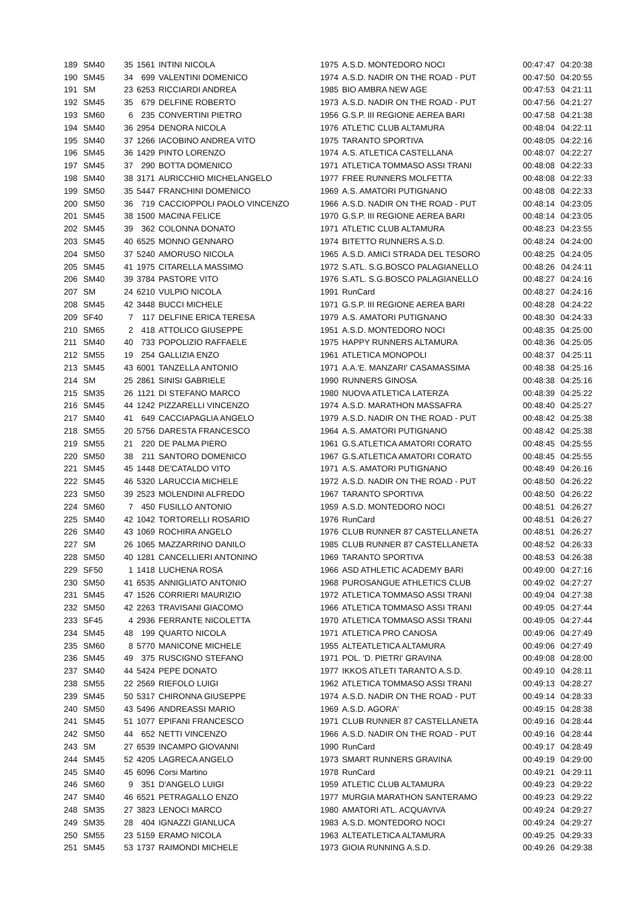| 189 | SM40 | 35 | 1561 | INTINI NICOLA | 1975 | A.S.D. MONTEDORO NOCI | 00:47:47 | 04:20:38 |
| 190 | SM45 | 34 | 699 | VALENTINI DOMENICO | 1974 | A.S.D. NADIR ON THE ROAD - PUT | 00:47:50 | 04:20:55 |
| 191 | SM | 23 | 6253 | RICCIARDI ANDREA | 1985 | BIO AMBRA NEW AGE | 00:47:53 | 04:21:11 |
| 192 | SM45 | 35 | 679 | DELFINE ROBERTO | 1973 | A.S.D. NADIR ON THE ROAD - PUT | 00:47:56 | 04:21:27 |
| 193 | SM60 | 6 | 235 | CONVERTINI PIETRO | 1956 | G.S.P. III REGIONE AEREA BARI | 00:47:58 | 04:21:38 |
| 194 | SM40 | 36 | 2954 | DENORA NICOLA | 1976 | ATLETIC CLUB ALTAMURA | 00:48:04 | 04:22:11 |
| 195 | SM40 | 37 | 1266 | IACOBINO ANDREA VITO | 1975 | TARANTO SPORTIVA | 00:48:05 | 04:22:16 |
| 196 | SM45 | 36 | 1429 | PINTO LORENZO | 1974 | A.S. ATLETICA CASTELLANA | 00:48:07 | 04:22:27 |
| 197 | SM45 | 37 | 290 | BOTTA DOMENICO | 1971 | ATLETICA TOMMASO ASSI TRANI | 00:48:08 | 04:22:33 |
| 198 | SM40 | 38 | 3171 | AURICCHIO MICHELANGELO | 1977 | FREE RUNNERS MOLFETTA | 00:48:08 | 04:22:33 |
| 199 | SM50 | 35 | 5447 | FRANCHINI DOMENICO | 1969 | A.S. AMATORI PUTIGNANO | 00:48:08 | 04:22:33 |
| 200 | SM50 | 36 | 719 | CACCIOPPOLI PAOLO VINCENZO | 1966 | A.S.D. NADIR ON THE ROAD - PUT | 00:48:14 | 04:23:05 |
| 201 | SM45 | 38 | 1500 | MACINA FELICE | 1970 | G.S.P. III REGIONE AEREA BARI | 00:48:14 | 04:23:05 |
| 202 | SM45 | 39 | 362 | COLONNA DONATO | 1971 | ATLETIC CLUB ALTAMURA | 00:48:23 | 04:23:55 |
| 203 | SM45 | 40 | 6525 | MONNO GENNARO | 1974 | BITETTO RUNNERS A.S.D. | 00:48:24 | 04:24:00 |
| 204 | SM50 | 37 | 5240 | AMORUSO NICOLA | 1965 | A.S.D. AMICI STRADA DEL TESORO | 00:48:25 | 04:24:05 |
| 205 | SM45 | 41 | 1975 | CITARELLA MASSIMO | 1972 | S.ATL. S.G.BOSCO PALAGIANELLO | 00:48:26 | 04:24:11 |
| 206 | SM40 | 39 | 3784 | PASTORE VITO | 1976 | S.ATL. S.G.BOSCO PALAGIANELLO | 00:48:27 | 04:24:16 |
| 207 | SM | 24 | 6210 | VULPIO NICOLA | 1991 | RunCard | 00:48:27 | 04:24:16 |
| 208 | SM45 | 42 | 3448 | BUCCI MICHELE | 1971 | G.S.P. III REGIONE AEREA BARI | 00:48:28 | 04:24:22 |
| 209 | SF40 | 7 | 117 | DELFINE ERICA TERESA | 1979 | A.S. AMATORI PUTIGNANO | 00:48:30 | 04:24:33 |
| 210 | SM65 | 2 | 418 | ATTOLICO GIUSEPPE | 1951 | A.S.D. MONTEDORO NOCI | 00:48:35 | 04:25:00 |
| 211 | SM40 | 40 | 733 | POPOLIZIO RAFFAELE | 1975 | HAPPY RUNNERS ALTAMURA | 00:48:36 | 04:25:05 |
| 212 | SM55 | 19 | 254 | GALLIZIA ENZO | 1961 | ATLETICA MONOPOLI | 00:48:37 | 04:25:11 |
| 213 | SM45 | 43 | 6001 | TANZELLA ANTONIO | 1971 | A.A.'E. MANZARI' CASAMASSIMA | 00:48:38 | 04:25:16 |
| 214 | SM | 25 | 2861 | SINISI GABRIELE | 1990 | RUNNERS GINOSA | 00:48:38 | 04:25:16 |
| 215 | SM35 | 26 | 1121 | DI STEFANO MARCO | 1980 | NUOVA ATLETICA LATERZA | 00:48:39 | 04:25:22 |
| 216 | SM45 | 44 | 1242 | PIZZARELLI VINCENZO | 1974 | A.S.D. MARATHON MASSAFRA | 00:48:40 | 04:25:27 |
| 217 | SM40 | 41 | 649 | CACCIAPAGLIA ANGELO | 1979 | A.S.D. NADIR ON THE ROAD - PUT | 00:48:42 | 04:25:38 |
| 218 | SM55 | 20 | 5756 | DARESTA FRANCESCO | 1964 | A.S. AMATORI PUTIGNANO | 00:48:42 | 04:25:38 |
| 219 | SM55 | 21 | 220 | DE PALMA PIERO | 1961 | G.S.ATLETICA AMATORI CORATO | 00:48:45 | 04:25:55 |
| 220 | SM50 | 38 | 211 | SANTORO DOMENICO | 1967 | G.S.ATLETICA AMATORI CORATO | 00:48:45 | 04:25:55 |
| 221 | SM45 | 45 | 1448 | DE'CATALDO VITO | 1971 | A.S. AMATORI PUTIGNANO | 00:48:49 | 04:26:16 |
| 222 | SM45 | 46 | 5320 | LARUCCIA MICHELE | 1972 | A.S.D. NADIR ON THE ROAD - PUT | 00:48:50 | 04:26:22 |
| 223 | SM50 | 39 | 2523 | MOLENDINI ALFREDO | 1967 | TARANTO SPORTIVA | 00:48:50 | 04:26:22 |
| 224 | SM60 | 7 | 450 | FUSILLO ANTONIO | 1959 | A.S.D. MONTEDORO NOCI | 00:48:51 | 04:26:27 |
| 225 | SM40 | 42 | 1042 | TORTORELLI ROSARIO | 1976 | RunCard | 00:48:51 | 04:26:27 |
| 226 | SM40 | 43 | 1069 | ROCHIRA ANGELO | 1976 | CLUB RUNNER 87 CASTELLANETA | 00:48:51 | 04:26:27 |
| 227 | SM | 26 | 1065 | MAZZARRINO DANILO | 1985 | CLUB RUNNER 87 CASTELLANETA | 00:48:52 | 04:26:33 |
| 228 | SM50 | 40 | 1281 | CANCELLIERI ANTONINO | 1969 | TARANTO SPORTIVA | 00:48:53 | 04:26:38 |
| 229 | SF50 | 1 | 1418 | LUCHENA ROSA | 1966 | ASD ATHLETIC ACADEMY BARI | 00:49:00 | 04:27:16 |
| 230 | SM50 | 41 | 6535 | ANNIGLIATO ANTONIO | 1968 | PUROSANGUE ATHLETICS CLUB | 00:49:02 | 04:27:27 |
| 231 | SM45 | 47 | 1526 | CORRIERI MAURIZIO | 1972 | ATLETICA TOMMASO ASSI TRANI | 00:49:04 | 04:27:38 |
| 232 | SM50 | 42 | 2263 | TRAVISANI GIACOMO | 1966 | ATLETICA TOMMASO ASSI TRANI | 00:49:05 | 04:27:44 |
| 233 | SF45 | 4 | 2936 | FERRANTE NICOLETTA | 1970 | ATLETICA TOMMASO ASSI TRANI | 00:49:05 | 04:27:44 |
| 234 | SM45 | 48 | 199 | QUARTO NICOLA | 1971 | ATLETICA PRO CANOSA | 00:49:06 | 04:27:49 |
| 235 | SM60 | 8 | 5770 | MANICONE MICHELE | 1955 | ALTEATLETICA ALTAMURA | 00:49:06 | 04:27:49 |
| 236 | SM45 | 49 | 375 | RUSCIGNO STEFANO | 1971 | POL. 'D. PIETRI' GRAVINA | 00:49:08 | 04:28:00 |
| 237 | SM40 | 44 | 5424 | PEPE DONATO | 1977 | IKKOS ATLETI TARANTO A.S.D. | 00:49:10 | 04:28:11 |
| 238 | SM55 | 22 | 2569 | RIEFOLO LUIGI | 1962 | ATLETICA TOMMASO ASSI TRANI | 00:49:13 | 04:28:27 |
| 239 | SM45 | 50 | 5317 | CHIRONNA GIUSEPPE | 1974 | A.S.D. NADIR ON THE ROAD - PUT | 00:49:14 | 04:28:33 |
| 240 | SM50 | 43 | 5496 | ANDREASSI MARIO | 1969 | A.S.D. AGORA' | 00:49:15 | 04:28:38 |
| 241 | SM45 | 51 | 1077 | EPIFANI FRANCESCO | 1971 | CLUB RUNNER 87 CASTELLANETA | 00:49:16 | 04:28:44 |
| 242 | SM50 | 44 | 652 | NETTI VINCENZO | 1966 | A.S.D. NADIR ON THE ROAD - PUT | 00:49:16 | 04:28:44 |
| 243 | SM | 27 | 6539 | INCAMPO GIOVANNI | 1990 | RunCard | 00:49:17 | 04:28:49 |
| 244 | SM45 | 52 | 4205 | LAGRECA ANGELO | 1973 | SMART RUNNERS GRAVINA | 00:49:19 | 04:29:00 |
| 245 | SM40 | 45 | 6096 | Corsi Martino | 1978 | RunCard | 00:49:21 | 04:29:11 |
| 246 | SM60 | 9 | 351 | D'ANGELO LUIGI | 1959 | ATLETIC CLUB ALTAMURA | 00:49:23 | 04:29:22 |
| 247 | SM40 | 46 | 6521 | PETRAGALLO ENZO | 1977 | MURGIA MARATHON SANTERAMO | 00:49:23 | 04:29:22 |
| 248 | SM35 | 27 | 3823 | LENOCI MARCO | 1980 | AMATORI ATL. ACQUAVIVA | 00:49:24 | 04:29:27 |
| 249 | SM35 | 28 | 404 | IGNAZZI GIANLUCA | 1983 | A.S.D. MONTEDORO NOCI | 00:49:24 | 04:29:27 |
| 250 | SM55 | 23 | 5159 | ERAMO NICOLA | 1963 | ALTEATLETICA ALTAMURA | 00:49:25 | 04:29:33 |
| 251 | SM45 | 53 | 1737 | RAIMONDI MICHELE | 1973 | GIOIA RUNNING A.S.D. | 00:49:26 | 04:29:38 |